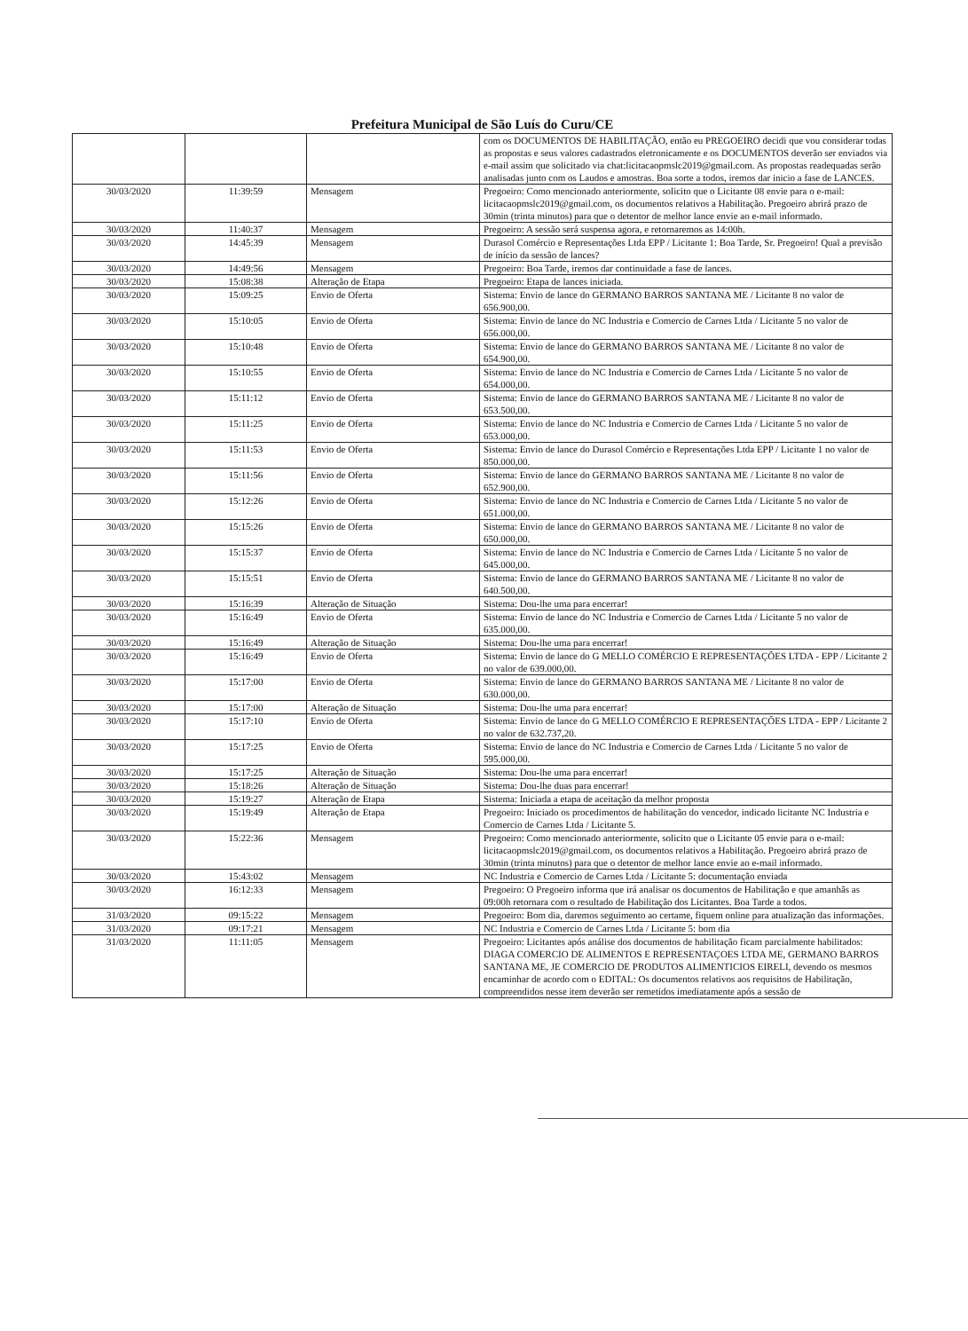Prefeitura Municipal de São Luís do Curu/CE
| | | | com os DOCUMENTOS DE HABILITAÇÃO, então eu PREGOEIRO decidi que vou considerar todas as propostas e seus valores cadastrados eletronicamente e os DOCUMENTOS deverão ser enviados via e-mail assim que solicitado via chat:licitacaopmslc2019@gmail.com. As propostas readequadas serão analisadas junto com os Laudos e amostras. Boa sorte a todos, iremos dar inicio a fase de LANCES. |
| 30/03/2020 | 11:39:59 | Mensagem | Pregoeiro: Como mencionado anteriormente, solicito que o Licitante 08 envie para o e-mail: licitacaopmslc2019@gmail.com, os documentos relativos a Habilitação. Pregoeiro abrirá prazo de 30min (trinta minutos) para que o detentor de melhor lance envie ao e-mail informado. |
| 30/03/2020 | 11:40:37 | Mensagem | Pregoeiro: A sessão será suspensa agora, e retornaremos as 14:00h. |
| 30/03/2020 | 14:45:39 | Mensagem | Durasol Comércio e Representações Ltda EPP / Licitante 1: Boa Tarde, Sr. Pregoeiro! Qual a previsão de início da sessão de lances? |
| 30/03/2020 | 14:49:56 | Mensagem | Pregoeiro: Boa Tarde, iremos dar continuidade a fase de lances. |
| 30/03/2020 | 15:08:38 | Alteração de Etapa | Pregoeiro: Etapa de lances iniciada. |
| 30/03/2020 | 15:09:25 | Envio de Oferta | Sistema: Envio de lance do GERMANO BARROS SANTANA ME / Licitante 8 no valor de 656.900,00. |
| 30/03/2020 | 15:10:05 | Envio de Oferta | Sistema: Envio de lance do NC Industria e Comercio de Carnes Ltda / Licitante 5 no valor de 656.000,00. |
| 30/03/2020 | 15:10:48 | Envio de Oferta | Sistema: Envio de lance do GERMANO BARROS SANTANA ME / Licitante 8 no valor de 654.900,00. |
| 30/03/2020 | 15:10:55 | Envio de Oferta | Sistema: Envio de lance do NC Industria e Comercio de Carnes Ltda / Licitante 5 no valor de 654.000,00. |
| 30/03/2020 | 15:11:12 | Envio de Oferta | Sistema: Envio de lance do GERMANO BARROS SANTANA ME / Licitante 8 no valor de 653.500,00. |
| 30/03/2020 | 15:11:25 | Envio de Oferta | Sistema: Envio de lance do NC Industria e Comercio de Carnes Ltda / Licitante 5 no valor de 653.000,00. |
| 30/03/2020 | 15:11:53 | Envio de Oferta | Sistema: Envio de lance do Durasol Comércio e Representações Ltda EPP / Licitante 1 no valor de 850.000,00. |
| 30/03/2020 | 15:11:56 | Envio de Oferta | Sistema: Envio de lance do GERMANO BARROS SANTANA ME / Licitante 8 no valor de 652.900,00. |
| 30/03/2020 | 15:12:26 | Envio de Oferta | Sistema: Envio de lance do NC Industria e Comercio de Carnes Ltda / Licitante 5 no valor de 651.000,00. |
| 30/03/2020 | 15:15:26 | Envio de Oferta | Sistema: Envio de lance do GERMANO BARROS SANTANA ME / Licitante 8 no valor de 650.000,00. |
| 30/03/2020 | 15:15:37 | Envio de Oferta | Sistema: Envio de lance do NC Industria e Comercio de Carnes Ltda / Licitante 5 no valor de 645.000,00. |
| 30/03/2020 | 15:15:51 | Envio de Oferta | Sistema: Envio de lance do GERMANO BARROS SANTANA ME / Licitante 8 no valor de 640.500,00. |
| 30/03/2020 | 15:16:39 | Alteração de Situação | Sistema: Dou-lhe uma para encerrar! |
| 30/03/2020 | 15:16:49 | Envio de Oferta | Sistema: Envio de lance do NC Industria e Comercio de Carnes Ltda / Licitante 5 no valor de 635.000,00. |
| 30/03/2020 | 15:16:49 | Alteração de Situação | Sistema: Dou-lhe uma para encerrar! |
| 30/03/2020 | 15:16:49 | Envio de Oferta | Sistema: Envio de lance do G MELLO COMÉRCIO E REPRESENTAÇÕES LTDA - EPP / Licitante 2 no valor de 639.000,00. |
| 30/03/2020 | 15:17:00 | Envio de Oferta | Sistema: Envio de lance do GERMANO BARROS SANTANA ME / Licitante 8 no valor de 630.000,00. |
| 30/03/2020 | 15:17:00 | Alteração de Situação | Sistema: Dou-lhe uma para encerrar! |
| 30/03/2020 | 15:17:10 | Envio de Oferta | Sistema: Envio de lance do G MELLO COMÉRCIO E REPRESENTAÇÕES LTDA - EPP / Licitante 2 no valor de 632.737,20. |
| 30/03/2020 | 15:17:25 | Envio de Oferta | Sistema: Envio de lance do NC Industria e Comercio de Carnes Ltda / Licitante 5 no valor de 595.000,00. |
| 30/03/2020 | 15:17:25 | Alteração de Situação | Sistema: Dou-lhe uma para encerrar! |
| 30/03/2020 | 15:18:26 | Alteração de Situação | Sistema: Dou-lhe duas para encerrar! |
| 30/03/2020 | 15:19:27 | Alteração de Etapa | Sistema: Iniciada a etapa de aceitação da melhor proposta |
| 30/03/2020 | 15:19:49 | Alteração de Etapa | Pregoeiro: Iniciado os procedimentos de habilitação do vencedor, indicado licitante NC Industria e Comercio de Carnes Ltda / Licitante 5. |
| 30/03/2020 | 15:22:36 | Mensagem | Pregoeiro: Como mencionado anteriormente, solicito que o Licitante 05 envie para o e-mail: licitacaopmslc2019@gmail.com, os documentos relativos a Habilitação. Pregoeiro abrirá prazo de 30min (trinta minutos) para que o detentor de melhor lance envie ao e-mail informado. |
| 30/03/2020 | 15:43:02 | Mensagem | NC Industria e Comercio de Carnes Ltda / Licitante 5: documentação enviada |
| 30/03/2020 | 16:12:33 | Mensagem | Pregoeiro: O Pregoeiro informa que irá analisar os documentos de Habilitação e que amanhãs as 09:00h retornara com o resultado de Habilitação dos Licitantes. Boa Tarde a todos. |
| 31/03/2020 | 09:15:22 | Mensagem | Pregoeiro: Bom dia, daremos seguimento ao certame, fiquem online para atualização das informações. |
| 31/03/2020 | 09:17:21 | Mensagem | NC Industria e Comercio de Carnes Ltda / Licitante 5: bom dia |
| 31/03/2020 | 11:11:05 | Mensagem | Pregoeiro: Licitantes após análise dos documentos de habilitação ficam parcialmente habilitados: DIAGA COMERCIO DE ALIMENTOS E REPRESENTAÇOES LTDA ME, GERMANO BARROS SANTANA ME, JE COMERCIO DE PRODUTOS ALIMENTICIOS EIRELI, devendo os mesmos encaminhar de acordo com o EDITAL: Os documentos relativos aos requisitos de Habilitação, compreendidos nesse item deverão ser remetidos imediatamente após a sessão de |